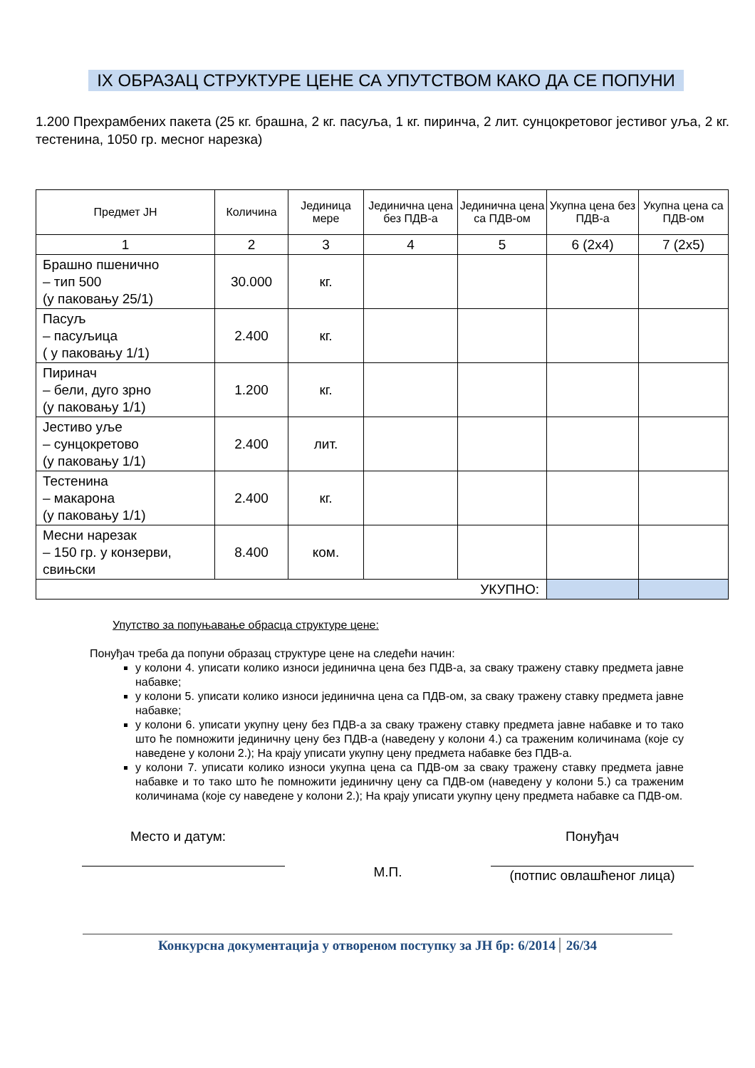IX ОБРАЗАЦ СТРУКТУРЕ ЦЕНЕ СА УПУТСТВОМ КАКО ДА СЕ ПОПУНИ
1.200 Прехрамбених пакета (25 кг. брашна, 2 кг. пасуља, 1 кг. пиринча, 2 лит. сунцокретовог јестивог уља, 2 кг. тестенина, 1050 гр. месног нарезка)
| Предмет ЈН | Количина | Јединица мере | Јединична цена без ПДВ-а | Јединична цена са ПДВ-ом | Укупна цена без ПДВ-а | Укупна цена са ПДВ-ом |
| --- | --- | --- | --- | --- | --- | --- |
| 1 | 2 | 3 | 4 | 5 | 6 (2x4) | 7 (2x5) |
| Брашно пшенично – тип 500 (у паковању 25/1) | 30.000 | кг. | | | | |
| Пасуљ – пасуљица ( у паковању 1/1) | 2.400 | кг. | | | | |
| Пиринач – бели, дуго зрно (у паковању 1/1) | 1.200 | кг. | | | | |
| Јестиво уље – сунцокретово (у паковању 1/1) | 2.400 | лит. | | | | |
| Тестенина – макарона (у паковању 1/1) | 2.400 | кг. | | | | |
| Месни нарезак – 150 гр. у конзерви, свињски | 8.400 | ком. | | | | |
| УКУПНО: | | | | | | |
Упутство за попуњавање обрасца структуре цене:
Понуђач треба да попуни образац структуре цене на следећи начин:
у колони 4. уписати колико износи јединична цена без ПДВ-а, за сваку тражену ставку предмета јавне набавке;
у колони 5. уписати колико износи јединична цена са ПДВ-ом, за сваку тражену ставку предмета јавне набавке;
у колони 6. уписати укупну цену без ПДВ-а за сваку тражену ставку предмета јавне набавке и то тако што ће помножити јединичну цену без ПДВ-а (наведену у колони 4.) са траженим количинама (које су наведене у колони 2.); На крају уписати укупну цену предмета набавке без ПДВ-а.
у колони 7. уписати колико износи укупна цена са ПДВ-ом за сваку тражену ставку предмета јавне набавке и то тако што ће помножити јединичну цену са ПДВ-ом (наведену у колони 5.) са траженим количинама (које су наведене у колони 2.); На крају уписати укупну цену предмета набавке са ПДВ-ом.
Место и датум:
М.П.
Понуђач
(потпис овлашћеног лица)
Конкурсна документација у отвореном поступку за ЈН бр: 6/2014 26/34